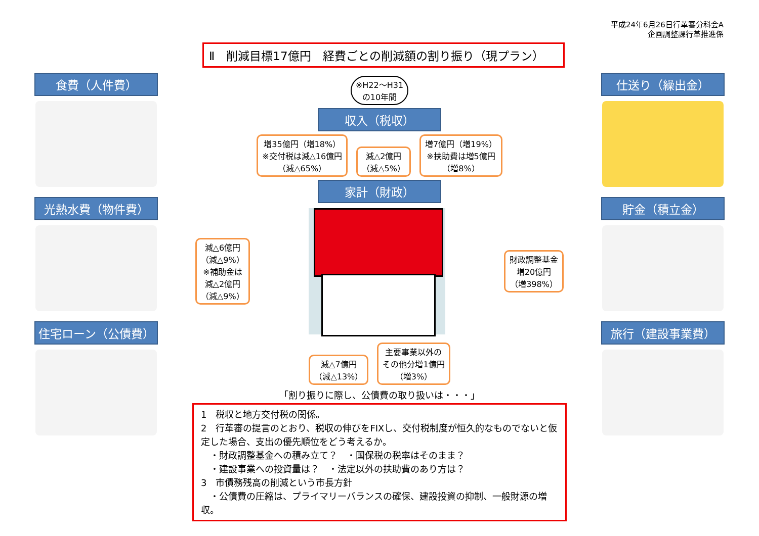平成24年6月26日行革審分科会A
企画調整課行革推進係
Ⅱ　削減目標17億円　経費ごとの削減額の割り振り（現プラン）
食費（人件費）
光熱水費（物件費）
住宅ローン（公債費）
※H22～H31
の10年間
収入（税収）
増35億円（増18%）
※交付税は減△16億円
（減△65%）
減△2億円
（減△5%）
増7億円（増19%）
※扶助費は増5億円
（増8%）
家計（財政）
減△6億円
（減△9%）
※補助金は
減△2億円
（減△9%）
財政調整基金
増20億円
（増398%）
減△7億円
（減△13%）
主要事業以外の
その他分増1億円
（増3%）
「割り振りに際し、公債費の取り扱いは・・・」
1　税収と地方交付税の関係。
2　行革審の提言のとおり、税収の伸びをFIXし、交付税制度が恒久的なものでないと仮定した場合、支出の優先順位をどう考えるか。
　・財政調整基金への積み立て？　・国保税の税率はそのまま？
　・建設事業への投資量は？　・法定以外の扶助費のあり方は？
3　市債務残高の削減という市長方針
　・公債費の圧縮は、プライマリーバランスの確保、建設投資の抑制、一般財源の増収。
仕送り（繰出金）
貯金（積立金）
旅行（建設事業費）